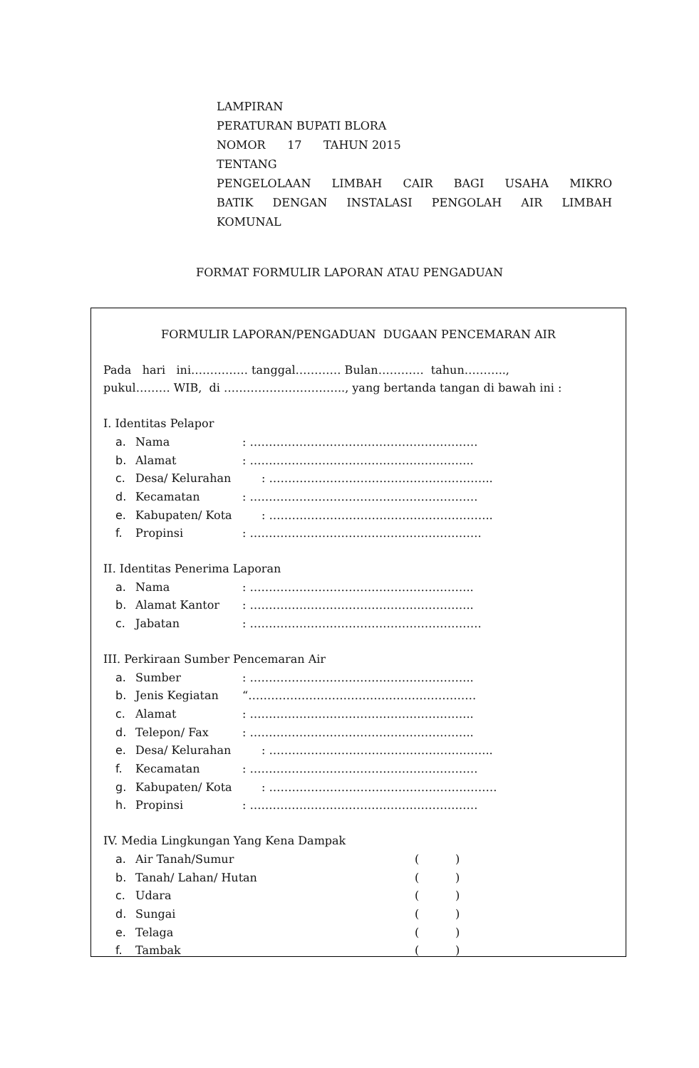LAMPIRAN
PERATURAN BUPATI BLORA
NOMOR 17 TAHUN 2015
TENTANG
PENGELOLAAN LIMBAH CAIR BAGI USAHA MIKRO
BATIK DENGAN INSTALASI PENGOLAH AIR LIMBAH
KOMUNAL
FORMAT FORMULIR LAPORAN ATAU PENGADUAN
FORMULIR LAPORAN/PENGADUAN DUGAAN PENCEMARAN AIR
Pada hari ini…………… tanggal………… Bulan………… tahun………..,
pukul……… WIB, di ………………………….., yang bertanda tangan di bawah ini :
I. Identitas Pelapor
a. Nama: ……………………………………………………
b. Alamat: …………………………………………………..
c. Desa/ Kelurahan: …………………………………………………..
d. Kecamatan: ……………………………………………………
e. Kabupaten/ Kota: …………………………………………………..
f. Propinsi: …………………………………………………….
II. Identitas Penerima Laporan
a. Nama: …………………………………………………..
b. Alamat Kantor: …………………………………………………..
c. Jabatan: …………………………………………………….
III. Perkiraan Sumber Pencemaran Air
a. Sumber: …………………………………………………..
b. Jenis Kegiatan “……………………………………………………
c. Alamat: …………………………………………………..
d. Telepon/ Fax: …………………………………………………..
e. Desa/ Kelurahan: …………………………………………………..
f. Kecamatan: ……………………………………………………
g. Kabupaten/ Kota: ……………………………………………………
h. Propinsi: ……………………………………………………
IV. Media Lingkungan Yang Kena Dampak
a. Air Tanah/Sumur ( )
b. Tanah/ Lahan/ Hutan ( )
c. Udara ( )
d. Sungai ( )
e. Telaga ( )
f. Tambak ( )